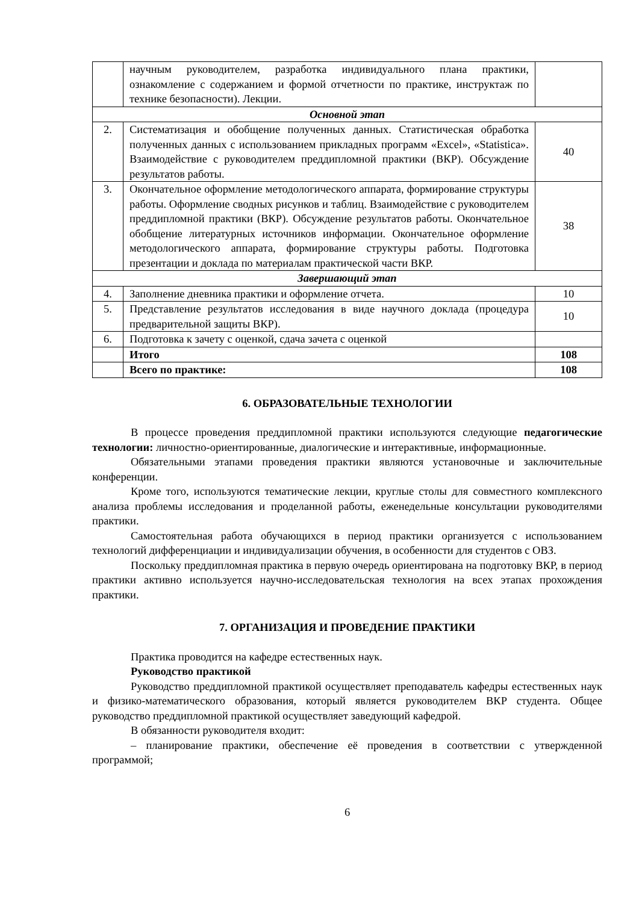| | научным руководителем, разработка индивидуального плана практики, ознакомление с содержанием и формой отчетности по практике, инструктаж по технике безопасности). Лекции. | |
| Основной этап | | |
| 2. | Систематизация и обобщение полученных данных. Статистическая обработка полученных данных с использованием прикладных программ «Excel», «Statistica». Взаимодействие с руководителем преддипломной практики (ВКР). Обсуждение результатов работы. | 40 |
| 3. | Окончательное оформление методологического аппарата, формирование структуры работы. Оформление сводных рисунков и таблиц. Взаимодействие с руководителем преддипломной практики (ВКР). Обсуждение результатов работы. Окончательное обобщение литературных источников информации. Окончательное оформление методологического аппарата, формирование структуры работы. Подготовка презентации и доклада по материалам практической части ВКР. | 38 |
| Завершающий этап | | |
| 4. | Заполнение дневника практики и оформление отчета. | 10 |
| 5. | Представление результатов исследования в виде научного доклада (процедура предварительной защиты ВКР). | 10 |
| 6. | Подготовка к зачету с оценкой, сдача зачета с оценкой | |
| | Итого | 108 |
| | Всего по практике: | 108 |
6. ОБРАЗОВАТЕЛЬНЫЕ ТЕХНОЛОГИИ
В процессе проведения преддипломной практики используются следующие педагогические технологии: личностно-ориентированные, диалогические и интерактивные, информационные.
Обязательными этапами проведения практики являются установочные и заключительные конференции.
Кроме того, используются тематические лекции, круглые столы для совместного комплексного анализа проблемы исследования и проделанной работы, еженедельные консультации руководителями практики.
Самостоятельная работа обучающихся в период практики организуется с использованием технологий дифференциации и индивидуализации обучения, в особенности для студентов с ОВЗ.
Поскольку преддипломная практика в первую очередь ориентирована на подготовку ВКР, в период практики активно используется научно-исследовательская технология на всех этапах прохождения практики.
7. ОРГАНИЗАЦИЯ И ПРОВЕДЕНИЕ ПРАКТИКИ
Практика проводится на кафедре естественных наук.
Руководство практикой
Руководство преддипломной практикой осуществляет преподаватель кафедры естественных наук и физико-математического образования, который является руководителем ВКР студента. Общее руководство преддипломной практикой осуществляет заведующий кафедрой.
В обязанности руководителя входит:
– планирование практики, обеспечение её проведения в соответствии с утвержденной программой;
6